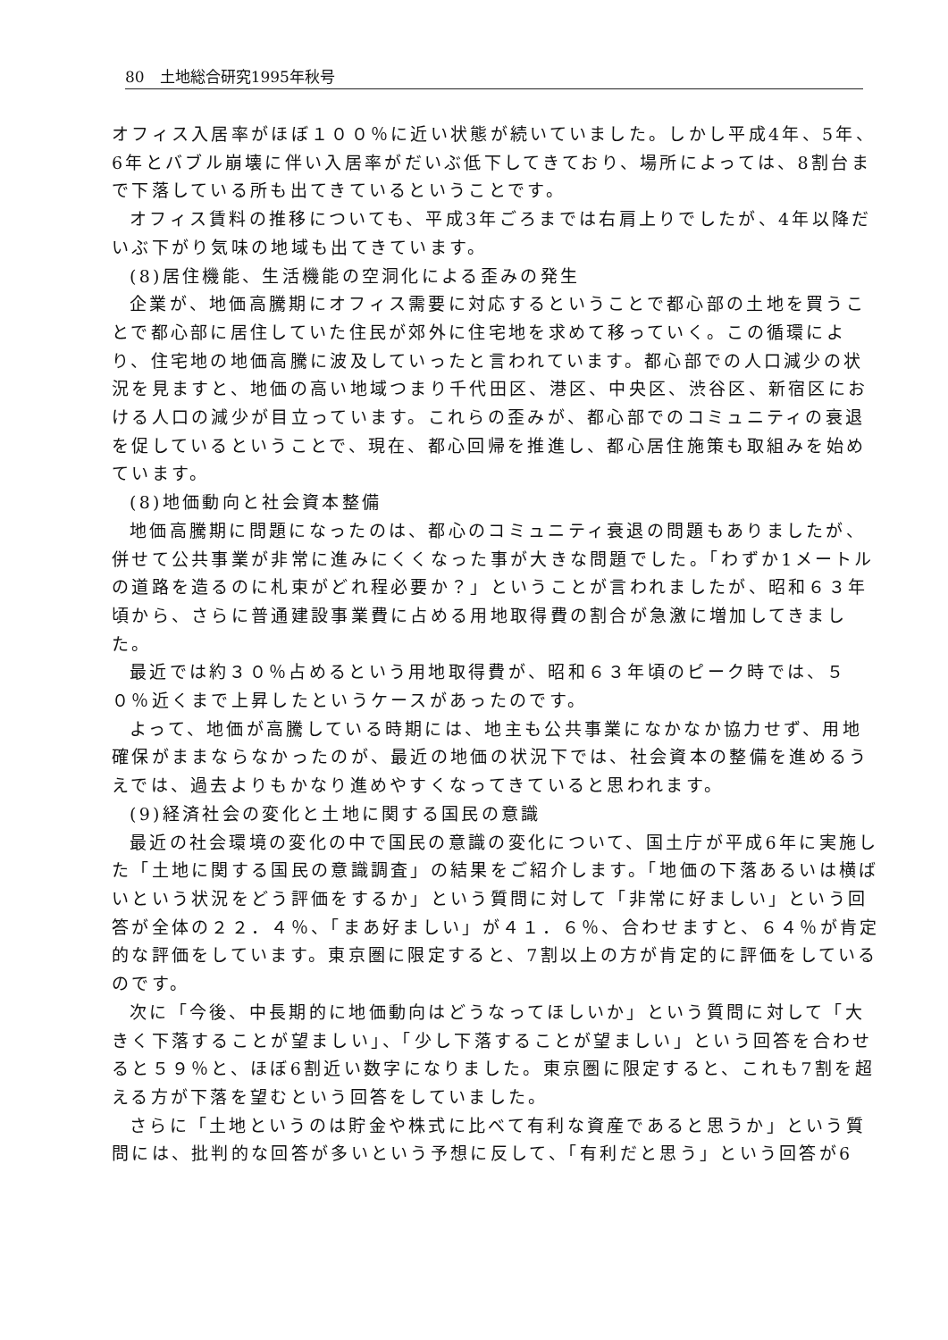80　土地総合研究1995年秋号
オフィス入居率がほぼ１００％に近い状態が続いていました。しかし平成4年、5年、6年とバブル崩壊に伴い入居率がだいぶ低下してきており、場所によっては、8割台まで下落している所も出てきているということです。
オフィス賃料の推移についても、平成3年ごろまでは右肩上りでしたが、4年以降だいぶ下がり気味の地域も出てきています。
(8)居住機能、生活機能の空洞化による歪みの発生
企業が、地価高騰期にオフィス需要に対応するということで都心部の土地を買うことで都心部に居住していた住民が郊外に住宅地を求めて移っていく。この循環により、住宅地の地価高騰に波及していったと言われています。都心部での人口減少の状況を見ますと、地価の高い地域つまり千代田区、港区、中央区、渋谷区、新宿区における人口の減少が目立っています。これらの歪みが、都心部でのコミュニティの衰退を促しているということで、現在、都心回帰を推進し、都心居住施策も取組みを始めています。
(8)地価動向と社会資本整備
地価高騰期に問題になったのは、都心のコミュニティ衰退の問題もありましたが、併せて公共事業が非常に進みにくくなった事が大きな問題でした。「わずか1メートルの道路を造るのに札束がどれ程必要か？」ということが言われましたが、昭和６３年頃から、さらに普通建設事業費に占める用地取得費の割合が急激に増加してきました。
最近では約３０％占めるという用地取得費が、昭和６３年頃のピーク時では、５０％近くまで上昇したというケースがあったのです。
よって、地価が高騰している時期には、地主も公共事業になかなか協力せず、用地確保がままならなかったのが、最近の地価の状況下では、社会資本の整備を進めるうえでは、過去よりもかなり進めやすくなってきていると思われます。
(9)経済社会の変化と土地に関する国民の意識
最近の社会環境の変化の中で国民の意識の変化について、国土庁が平成6年に実施した「土地に関する国民の意識調査」の結果をご紹介します。「地価の下落あるいは横ばいという状況をどう評価をするか」という質問に対して「非常に好ましい」という回答が全体の２２．４％、「まあ好ましい」が４１．６％、合わせますと、６４％が肯定的な評価をしています。東京圏に限定すると、7割以上の方が肯定的に評価をしているのです。
次に「今後、中長期的に地価動向はどうなってほしいか」という質問に対して「大きく下落することが望ましい」、「少し下落することが望ましい」という回答を合わせると５９％と、ほぼ6割近い数字になりました。東京圏に限定すると、これも7割を超える方が下落を望むという回答をしていました。
さらに「土地というのは貯金や株式に比べて有利な資産であると思うか」という質問には、批判的な回答が多いという予想に反して、「有利だと思う」という回答が6